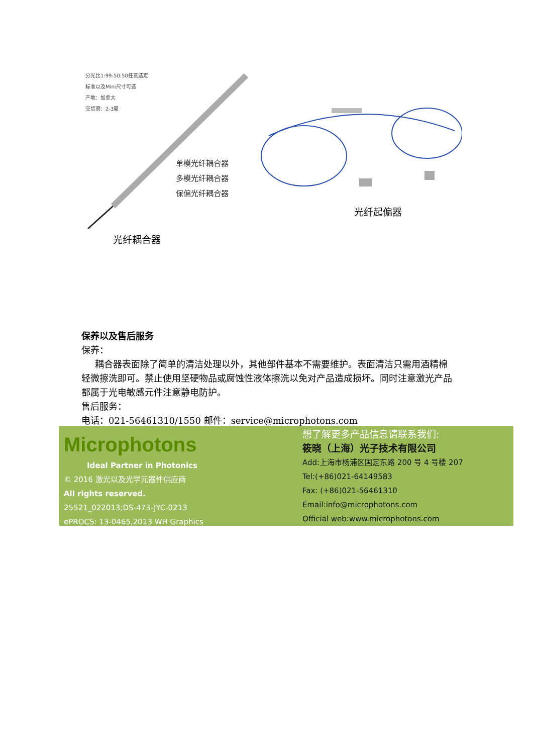分光比1:99-50:50任意选定
标准以及Mini尺寸可选
产地：加拿大
交货期：2-3周
单模光纤耦合器
多模光纤耦合器
保偏光纤耦合器
光纤耦合器
光纤起偏器
保养以及售后服务
保养：
  耦合器表面除了简单的清洁处理以外，其他部件基本不需要维护。表面清洁只需用酒精棉轻微擦洗即可。禁止使用坚硬物品或腐蚀性液体擦洗以免对产品造成损坏。同时注意激光产品都属于光电敏感元件注意静电防护。
售后服务：
电话：021-56461310/1550 邮件：service@microphotons.com
Microphotons
Ideal Partner in Photonics
© 2016 激光以及光学元器件供应商
All rights reserved.
25521_022013;DS-473-JYC-0213
ePROCS: 13-0465,2013 WH Graphics
想了解更多产品信息请联系我们:
筱晓（上海）光子技术有限公司
Add:上海市杨浦区国定东路 200 号 4 号楼 207
Tel:(+86)021-64149583
Fax: (+86)021-56461310
Email:info@microphotons.com
Official web:www.microphotons.com